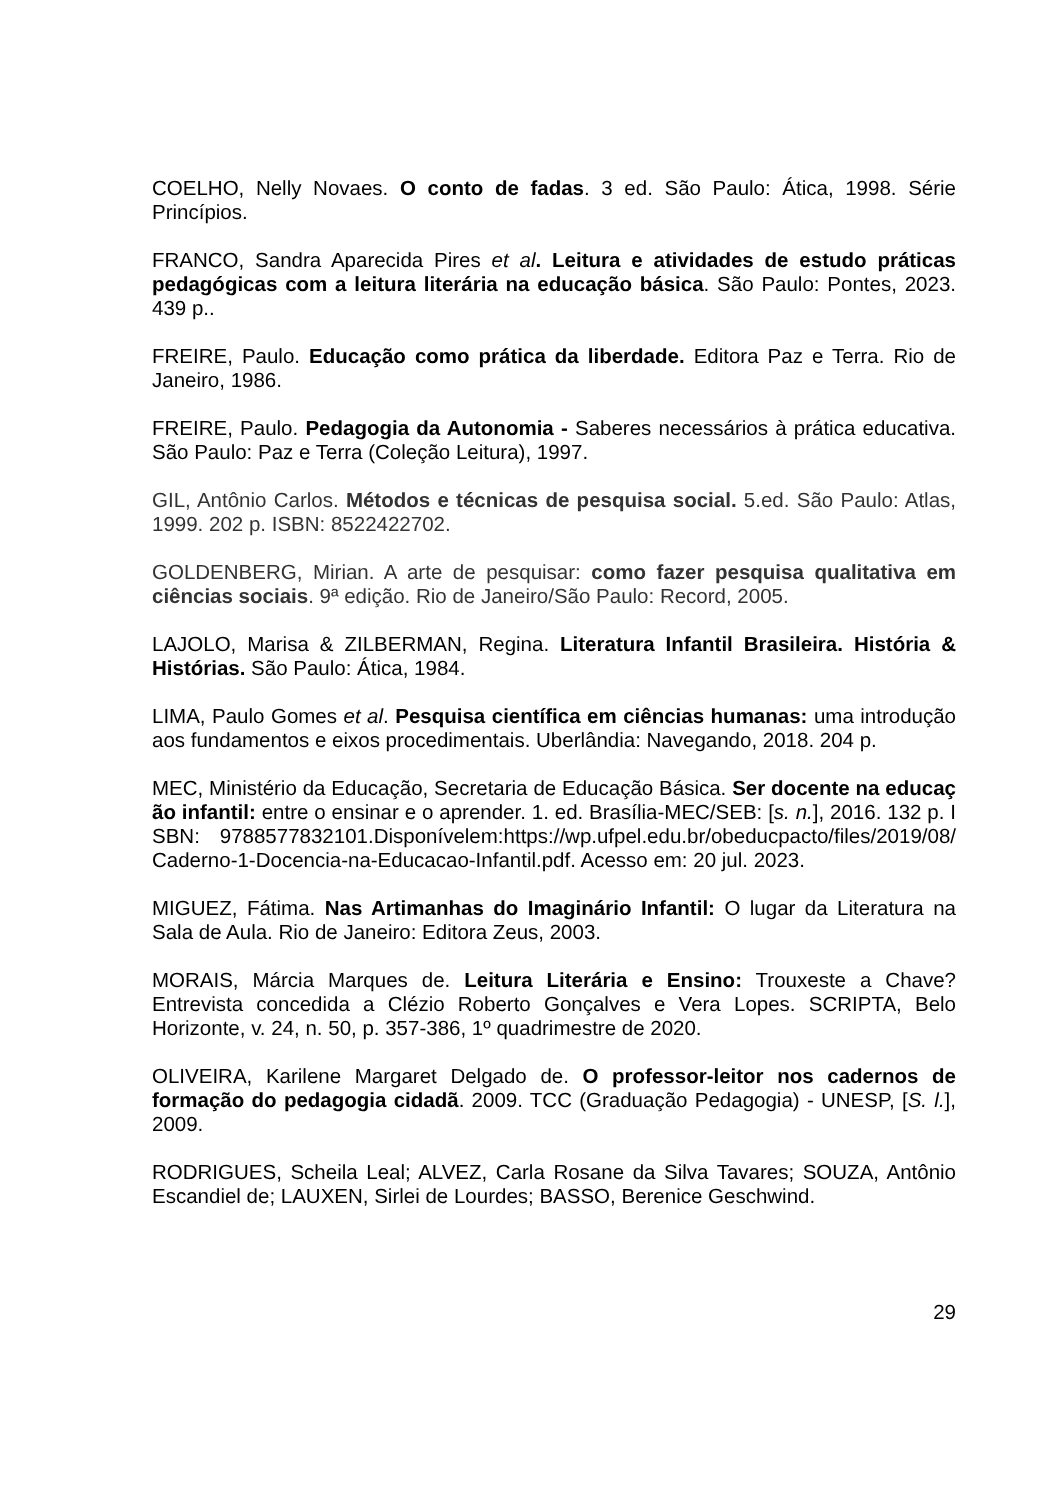COELHO, Nelly Novaes. O conto de fadas. 3 ed. São Paulo: Ática, 1998. Série Princípios.
FRANCO, Sandra Aparecida Pires et al. Leitura e atividades de estudo práticas pedagógicas com a leitura literária na educação básica. São Paulo: Pontes, 2023. 439 p..
FREIRE, Paulo. Educação como prática da liberdade. Editora Paz e Terra. Rio de Janeiro, 1986.
FREIRE, Paulo. Pedagogia da Autonomia - Saberes necessários à prática educativa. São Paulo: Paz e Terra (Coleção Leitura), 1997.
GIL, Antônio Carlos. Métodos e técnicas de pesquisa social. 5.ed. São Paulo: Atlas, 1999. 202 p. ISBN: 8522422702.
GOLDENBERG, Mirian. A arte de pesquisar: como fazer pesquisa qualitativa em ciências sociais. 9ª edição. Rio de Janeiro/São Paulo: Record, 2005.
LAJOLO, Marisa & ZILBERMAN, Regina. Literatura Infantil Brasileira. História & Histórias. São Paulo: Ática, 1984.
LIMA, Paulo Gomes et al. Pesquisa científica em ciências humanas: uma introdução aos fundamentos e eixos procedimentais. Uberlândia: Navegando, 2018. 204 p.
MEC, Ministério da Educação, Secretaria de Educação Básica. Ser docente na educação infantil: entre o ensinar e o aprender. 1. ed. Brasília-MEC/SEB: [s. n.], 2016. 132 p. ISBN: 9788577832101.Disponívelem:https://wp.ufpel.edu.br/obeducpacto/files/2019/08/Caderno-1-Docencia-na-Educacao-Infantil.pdf. Acesso em: 20 jul. 2023.
MIGUEZ, Fátima. Nas Artimanhas do Imaginário Infantil: O lugar da Literatura na Sala de Aula. Rio de Janeiro: Editora Zeus, 2003.
MORAIS, Márcia Marques de. Leitura Literária e Ensino: Trouxeste a Chave? Entrevista concedida a Clézio Roberto Gonçalves e Vera Lopes. SCRIPTA, Belo Horizonte, v. 24, n. 50, p. 357-386, 1º quadrimestre de 2020.
OLIVEIRA, Karilene Margaret Delgado de. O professor-leitor nos cadernos de formação do pedagogia cidadã. 2009. TCC (Graduação Pedagogia) - UNESP, [S. l.], 2009.
RODRIGUES, Scheila Leal; ALVEZ, Carla Rosane da Silva Tavares; SOUZA, Antônio Escandiel de; LAUXEN, Sirlei de Lourdes; BASSO, Berenice Geschwind.
29